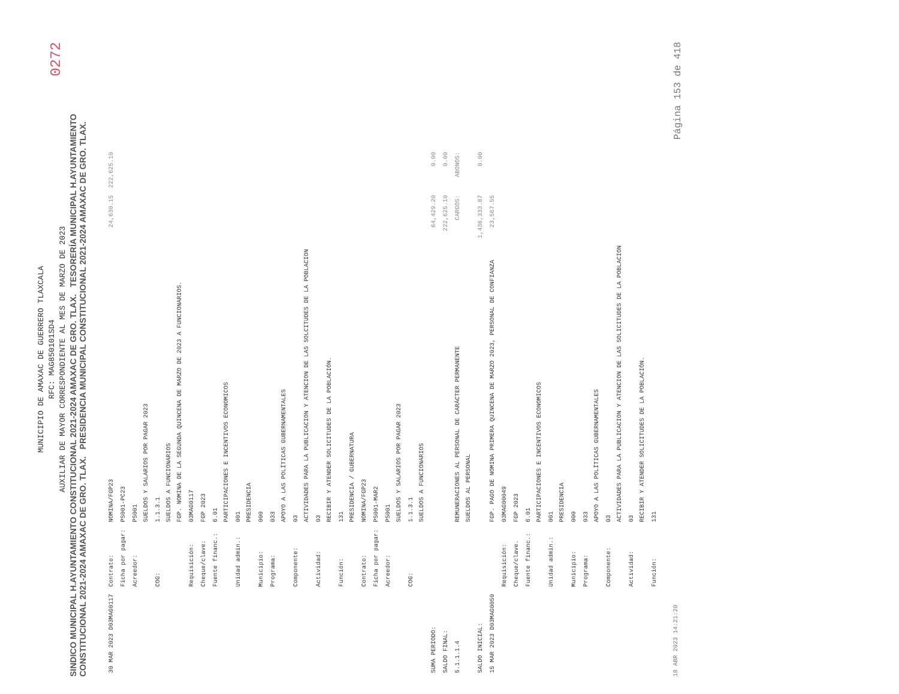0272
MUNICIPIO DE AMAXAC DE GUERRERO TLAXCALA
RFC: MAG850101SD4
AUXILIAR DE MAYOR CORRESPONDIENTE AL MES DE MARZO DE 2023
SINDICO MUNICIPAL H.AYUNTAMIENTO CONSTITUCIONAL 2021-2024 AMAXAC DE GRO. TLAX. TESORERÍA MUNICIPAL H.AYUNTAMIENTO CONSTITUCIONAL 2021-2024 AMAXAC DE GRO. TLAX. PRESIDENCIA MUNICIPAL CONSTITUCIONAL 2021-2024 AMAXAC DE GRO. TLAX.
| 30 MAR 2023 D03MAG0117 | Contrato: | NOMINA/FGP23 | 24,630.15 | 222,625.10 |
| | Ficha por pagar: | PS001-PC23 | | |
| | Acreedor: | PS001 SUELDOS Y SALARIOS POR PAGAR 2023 | | |
| | COG: | 1.1.3.1 SUELDOS A FUNCIONARIOS FGP. NOMINA DE LA SEGUNDA QUINCENA DE MARZO DE 2023 A FUNCIONARIOS. | | |
| | Requisición: | 03MAG0117 | | |
| | Cheque/clave: | FGP 2023 | | |
| | Fuente financ.: | 6.01 PARTICIPACIONES E INCENTIVOS ECONOMICOS | | |
| | Unidad admin.: | 001 PRESIDENCIA | | |
| | Municipio: | 000 | | |
| | Programa: | 033 APOYO A LAS POLÍTICAS GUBERNAMENTALES | | |
| | Componente: | 03 ACTIVIDADES PARA LA PUBLICACION Y ATENCION DE LAS SOLCITUDES DE LA POBLACION | | |
| | Actividad: | 03 RECIBIR Y ATENDER SOLICITUDES DE LA POBLACIÓN. | | |
| | Función: | 131 PRESIDENCIA / GUBERNATURA | | |
| | Contrato: | NOMINA/FGP23 | | |
| | Ficha por pagar: | PS001-MAR2 | | |
| | Acreedor: | PS001 SUELDOS Y SALARIOS POR PAGAR 2023 | | |
| | COG: | 1.1.3.1 SUELDOS A FUNCIONARIOS | | |
| SUMA PERIODO: | | | 64,429.20 | 0.00 |
| SALDO FINAL: | | | 222,625.10 | 0.00 |
| 5.1.1.1.4 | | REMUNERACIONES AL PERSONAL DE CARÁCTER PERMANENTE SUELDOS AL PERSONAL | CARGOS: | ABONOS: |
| SALDO INICIAL: | | | 1,436,333.87 | 0.00 |
| 15 MAR 2023 D03MAG0050 | | FGP. PAGO DE NOMINA PRIMERA QUINCENA DE MARZO 2023, PERSONAL DE CONFIANZA | 23,567.55 | |
| | Requisición: | 03MAG00049 | | |
| | Cheque/clave. | FGP 2023 | | |
| | Fuente financ.: | 6.01 PARTICIPACIONES E INCENTIVOS ECONOMICOS | | |
| | Unidad admin.: | 001 PRESIDENCIA | | |
| | Municipio: | 000 | | |
| | Programa: | 033 APOYO A LAS POLÍTICAS GUBERNAMENTALES | | |
| | Componente: | 03 ACTIVIDADES PARA LA PUBLICACION Y ATENCION DE LAS SOLICITUDES DE LA POBLACION | | |
| | Actividad: | 03 RECIBIR Y ATENDER SOLICITUDES DE LA POBLACIÓN. | | |
| | Función: | 131 | | |
18 ABR 2023 14:21:20 Página 153 de 418